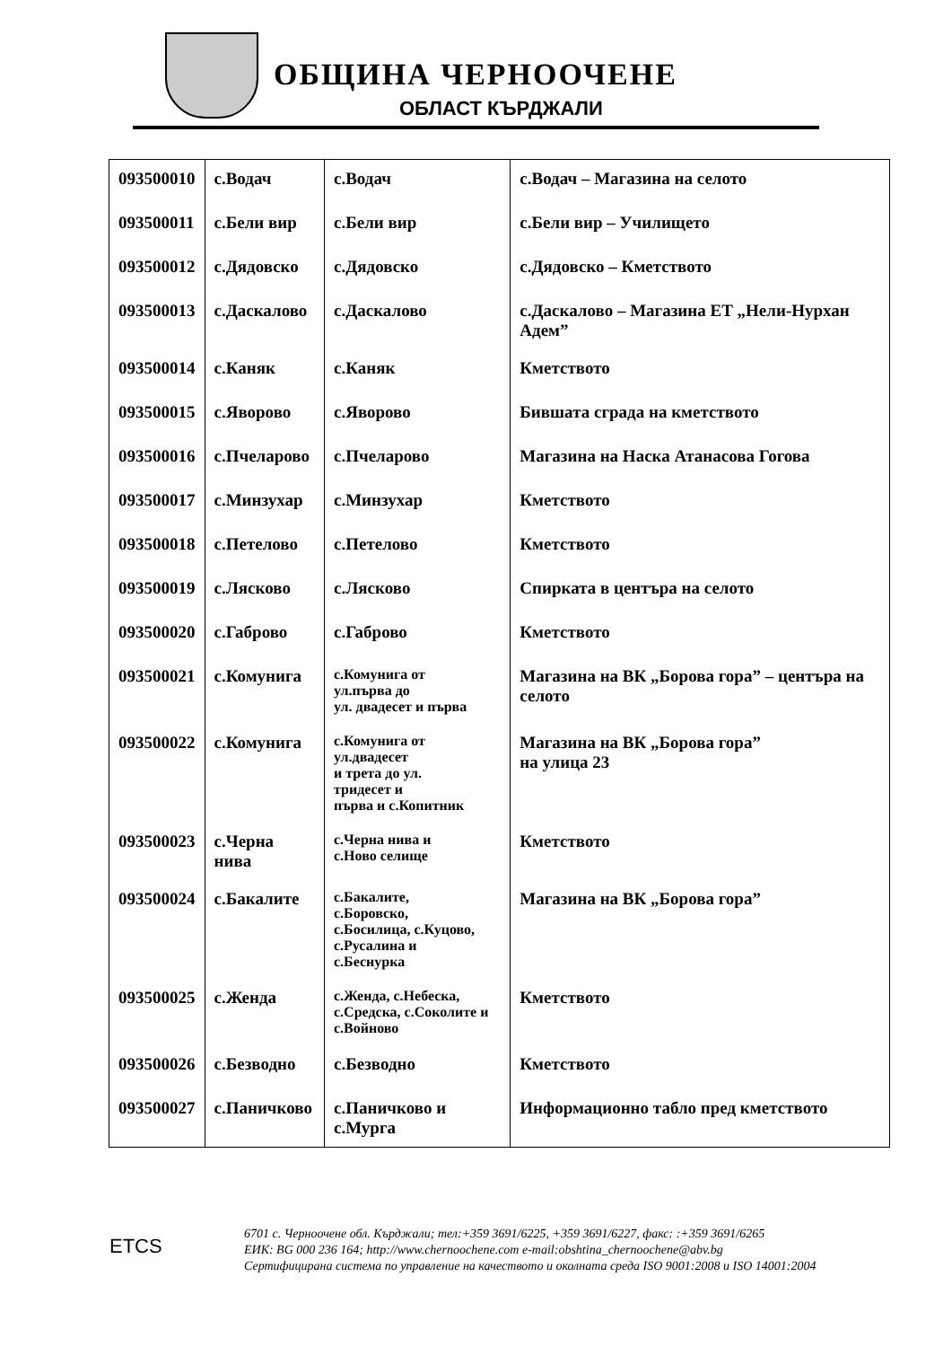ОБЩИНА ЧЕРНООЧЕНЕ
ОБЛАСТ КЪРДЖАЛИ
| 093500010 | с.Водач | с.Водач | с.Водач – Магазина на селото |
| 093500011 | с.Бели вир | с.Бели вир | с.Бели вир – Училището |
| 093500012 | с.Дядовско | с.Дядовско | с.Дядовско – Кметството |
| 093500013 | с.Даскалово | с.Даскалово | с.Даскалово – Магазина ЕТ „Нели-Нурхан Адем” |
| 093500014 | с.Каняк | с.Каняк | Кметството |
| 093500015 | с.Яворово | с.Яворово | Бившата сграда на кметството |
| 093500016 | с.Пчеларово | с.Пчеларово | Магазина на Наска Атанасова Гогова |
| 093500017 | с.Минзухар | с.Минзухар | Кметството |
| 093500018 | с.Петелово | с.Петелово | Кметството |
| 093500019 | с.Лясково | с.Лясково | Спирката в центъра на селото |
| 093500020 | с.Габрово | с.Габрово | Кметството |
| 093500021 | с.Комунига | с.Комунига от ул.първа до ул. двадесет и първа | Магазина на ВК „Борова гора” – центъра на селото |
| 093500022 | с.Комунига | с.Комунига от ул.двадесет и трета до ул. тридесет и първа и с.Копитник | Магазина на ВК „Борова гора” на улица 23 |
| 093500023 | с.Черна нива | с.Черна нива и с.Ново селище | Кметството |
| 093500024 | с.Бакалите | с.Бакалите, с.Боровско, с.Босилица, с.Куцово, с.Русалина и с.Беснурка | Магазина на ВК „Борова гора” |
| 093500025 | с.Женда | с.Женда, с.Небеска, с.Средска, с.Соколите и с.Войново | Кметството |
| 093500026 | с.Безводно | с.Безводно | Кметството |
| 093500027 | с.Паничково | с.Паничково и с.Мурга | Информационно табло пред кметството |
ETCS
6701 с. Черноочене обл. Кърджали; тел:+359 3691/6225, +359 3691/6227, факс: :+359 3691/6265
ЕИК: BG 000 236 164; http://www.chernoochene.com e-mail:obshtina_chernoochene@abv.bg
Сертифицирана система по управление на качеството и околната среда ISO 9001:2008 и ISO 14001:2004